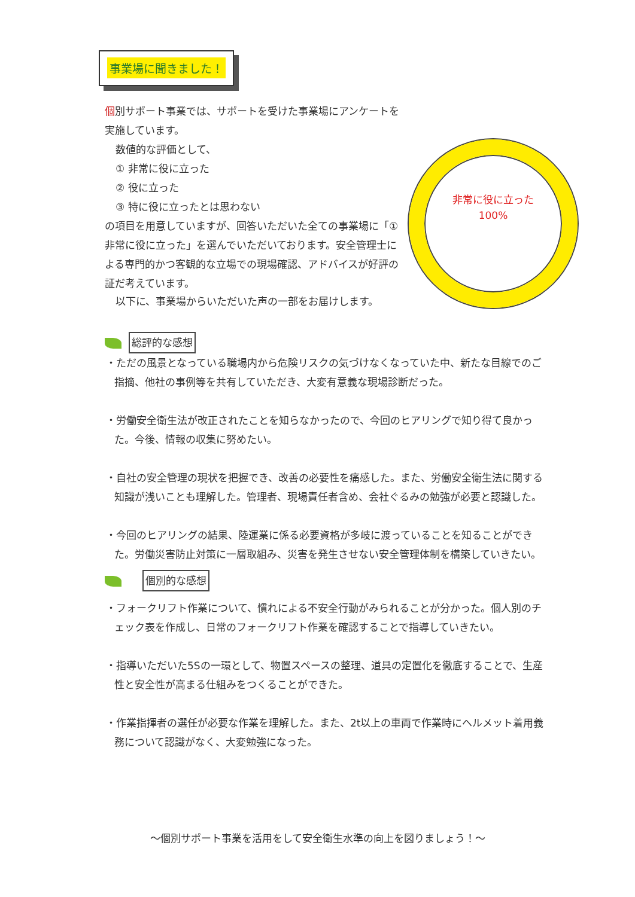事業場に聞きました！
個別サポート事業では、サポートを受けた事業場にアンケートを実施しています。
数値的な評価として、
① 非常に役に立った
② 役に立った
③ 特に役に立ったとは思わない
の項目を用意していますが、回答いただいた全ての事業場に「①非常に役に立った」を選んでいただいております。安全管理士による専門的かつ客観的な立場での現場確認、アドバイスが好評の証だ考えています。
非常に役に立った
100%
以下に、事業場からいただいた声の一部をお届けします。
総評的な感想
・ただの風景となっている職場内から危険リスクの気づけなくなっていた中、新たな目線でのご指摘、他社の事例等を共有していただき、大変有意義な現場診断だった。
・労働安全衛生法が改正されたことを知らなかったので、今回のヒアリングで知り得て良かった。今後、情報の収集に努めたい。
・自社の安全管理の現状を把握でき、改善の必要性を痛感した。また、労働安全衛生法に関する知識が浅いことも理解した。管理者、現場責任者含め、会社ぐるみの勉強が必要と認識した。
・今回のヒアリングの結果、陸運業に係る必要資格が多岐に渡っていることを知ることができた。労働災害防止対策に一層取組み、災害を発生させない安全管理体制を構築していきたい。
個別的な感想
・フォークリフト作業について、慣れによる不安全行動がみられることが分かった。個人別のチェック表を作成し、日常のフォークリフト作業を確認することで指導していきたい。
・指導いただいた5Sの一環として、物置スペースの整理、道具の定置化を徹底することで、生産性と安全性が高まる仕組みをつくることができた。
・作業指揮者の選任が必要な作業を理解した。また、2t以上の車両で作業時にヘルメット着用義務について認識がなく、大変勉強になった。
～個別サポート事業を活用をして安全衛生水準の向上を図りましょう！～